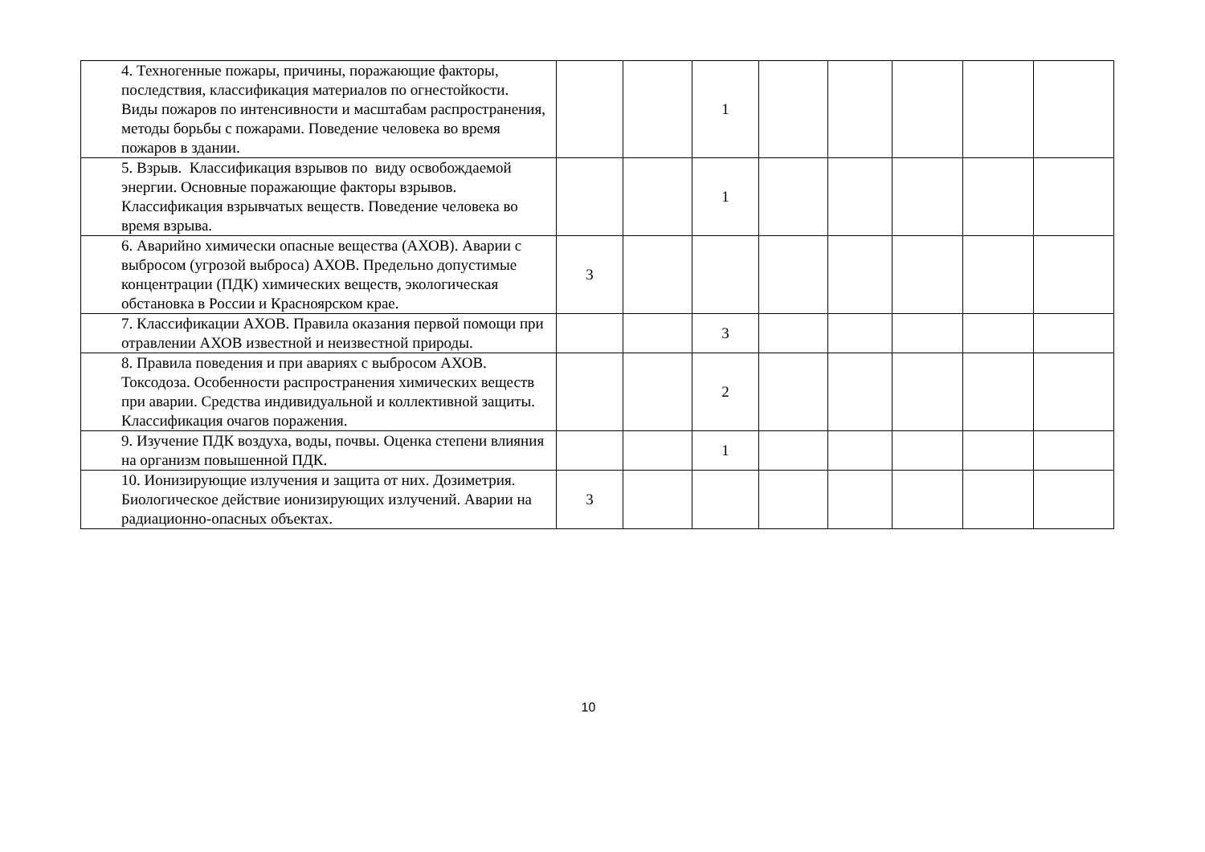| | 4. Техногенные пожары, причины, поражающие факторы, последствия, классификация материалов по огнестойкости. Виды пожаров по интенсивности и масштабам распространения, методы борьбы с пожарами. Поведение человека во время пожаров в здании. | | | 1 | | | | | |
| | 5. Взрыв. Классификация взрывов по виду освобождаемой энергии. Основные поражающие факторы взрывов. Классификация взрывчатых веществ. Поведение человека во время взрыва. | | | 1 | | | | | |
| | 6. Аварийно химически опасные вещества (АХОВ). Аварии с выбросом (угрозой выброса) АХОВ. Предельно допустимые концентрации (ПДК) химических веществ, экологическая обстановка в России и Красноярском крае. | 3 | | | | | | | |
| | 7. Классификации АХОВ. Правила оказания первой помощи при отравлении АХОВ известной и неизвестной природы. | | | 3 | | | | | |
| | 8. Правила поведения и при авариях с выбросом АХОВ. Токсодоза. Особенности распространения химических веществ при аварии. Средства индивидуальной и коллективной защиты. Классификация очагов поражения. | | | 2 | | | | | |
| | 9. Изучение ПДК воздуха, воды, почвы. Оценка степени влияния на организм повышенной ПДК. | | | 1 | | | | | |
| | 10. Ионизирующие излучения и защита от них. Дозиметрия. Биологическое действие ионизирующих излучений. Аварии на радиационно-опасных объектах. | 3 | | | | | | | |
10